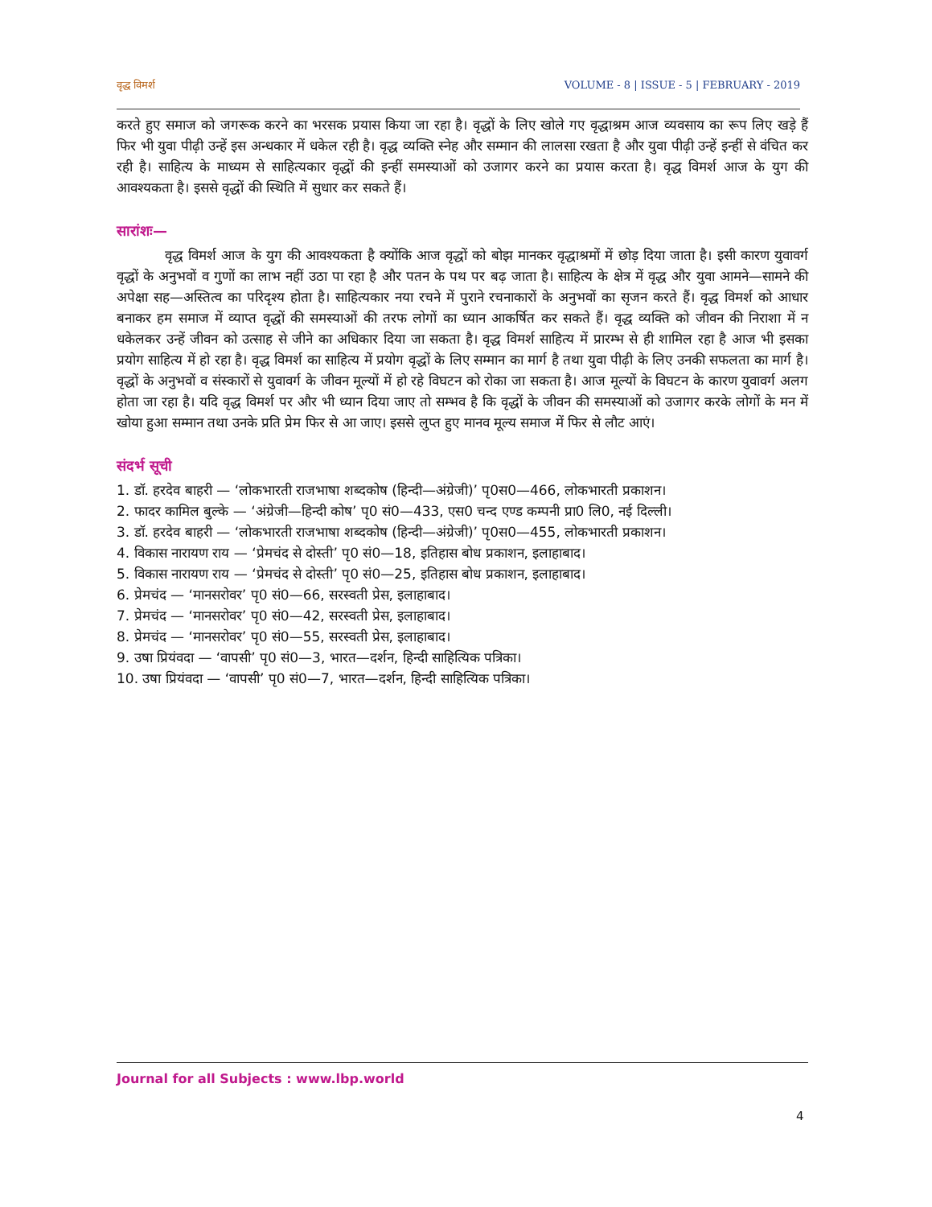वृद्ध विमर्श VOLUME - 8 | ISSUE - 5 | FEBRUARY - 2019
करते हुए समाज को जगरूक करने का भरसक प्रयास किया जा रहा है। वृद्धों के लिए खोले गए वृद्धाश्रम आज व्यवसाय का रूप लिए खड़े हैं फिर भी युवा पीढ़ी उन्हें इस अन्धकार में धकेल रही है। वृद्ध व्यक्ति स्नेह और सम्मान की लालसा रखता है और युवा पीढ़ी उन्हें इन्हीं से वंचित कर रही है। साहित्य के माध्यम से साहित्यकार वृद्धों की इन्हीं समस्याओं को उजागर करने का प्रयास करता है। वृद्ध विमर्श आज के युग की आवश्यकता है। इससे वृद्धों की स्थिति में सुधार कर सकते हैं।
सारांशः—
वृद्ध विमर्श आज के युग की आवश्यकता है क्योंकि आज वृद्धों को बोझ मानकर वृद्धाश्रमों में छोड़ दिया जाता है। इसी कारण युवावर्ग वृद्धों के अनुभवों व गुणों का लाभ नहीं उठा पा रहा है और पतन के पथ पर बढ़ जाता है। साहित्य के क्षेत्र में वृद्ध और युवा आमने—सामने की अपेक्षा सह—अस्तित्व का परिदृश्य होता है। साहित्यकार नया रचने में पुराने रचनाकारों के अनुभवों का सृजन करते हैं। वृद्ध विमर्श को आधार बनाकर हम समाज में व्याप्त वृद्धों की समस्याओं की तरफ लोगों का ध्यान आकर्षित कर सकते हैं। वृद्ध व्यक्ति को जीवन की निराशा में न धकेलकर उन्हें जीवन को उत्साह से जीने का अधिकार दिया जा सकता है। वृद्ध विमर्श साहित्य में प्रारम्भ से ही शामिल रहा है आज भी इसका प्रयोग साहित्य में हो रहा है। वृद्ध विमर्श का साहित्य में प्रयोग वृद्धों के लिए सम्मान का मार्ग है तथा युवा पीढ़ी के लिए उनकी सफलता का मार्ग है। वृद्धों के अनुभवों व संस्कारों से युवावर्ग के जीवन मूल्यों में हो रहे विघटन को रोका जा सकता है। आज मूल्यों के विघटन के कारण युवावर्ग अलग होता जा रहा है। यदि वृद्ध विमर्श पर और भी ध्यान दिया जाए तो सम्भव है कि वृद्धों के जीवन की समस्याओं को उजागर करके लोगों के मन में खोया हुआ सम्मान तथा उनके प्रति प्रेम फिर से आ जाए। इससे लुप्त हुए मानव मूल्य समाज में फिर से लौट आएं।
संदर्भ सूची
1. डॉ. हरदेव बाहरी — ‘लोकभारती राजभाषा शब्दकोष (हिन्दी—अंग्रेजी)’ पृ0स0—466, लोकभारती प्रकाशन।
2. फादर कामिल बुल्के — ‘अंग्रेजी—हिन्दी कोष’ पृ0 सं0—433, एस0 चन्द एण्ड कम्पनी प्रा0 लि0, नई दिल्ली।
3. डॉ. हरदेव बाहरी — ‘लोकभारती राजभाषा शब्दकोष (हिन्दी—अंग्रेजी)’ पृ0स0—455, लोकभारती प्रकाशन।
4. विकास नारायण राय — ‘प्रेमचंद से दोस्ती’ पृ0 सं0—18, इतिहास बोध प्रकाशन, इलाहाबाद।
5. विकास नारायण राय — ‘प्रेमचंद से दोस्ती’ पृ0 सं0—25, इतिहास बोध प्रकाशन, इलाहाबाद।
6. प्रेमचंद — ‘मानसरोवर’ पृ0 सं0—66, सरस्वती प्रेस, इलाहाबाद।
7. प्रेमचंद — ‘मानसरोवर’ पृ0 सं0—42, सरस्वती प्रेस, इलाहाबाद।
8. प्रेमचंद — ‘मानसरोवर’ पृ0 सं0—55, सरस्वती प्रेस, इलाहाबाद।
9. उषा प्रियंवदा — ‘वापसी’ पृ0 सं0—3, भारत—दर्शन, हिन्दी साहित्यिक पत्रिका।
10. उषा प्रियंवदा — ‘वापसी’ पृ0 सं0—7, भारत—दर्शन, हिन्दी साहित्यिक पत्रिका।
Journal for all Subjects : www.lbp.world
4